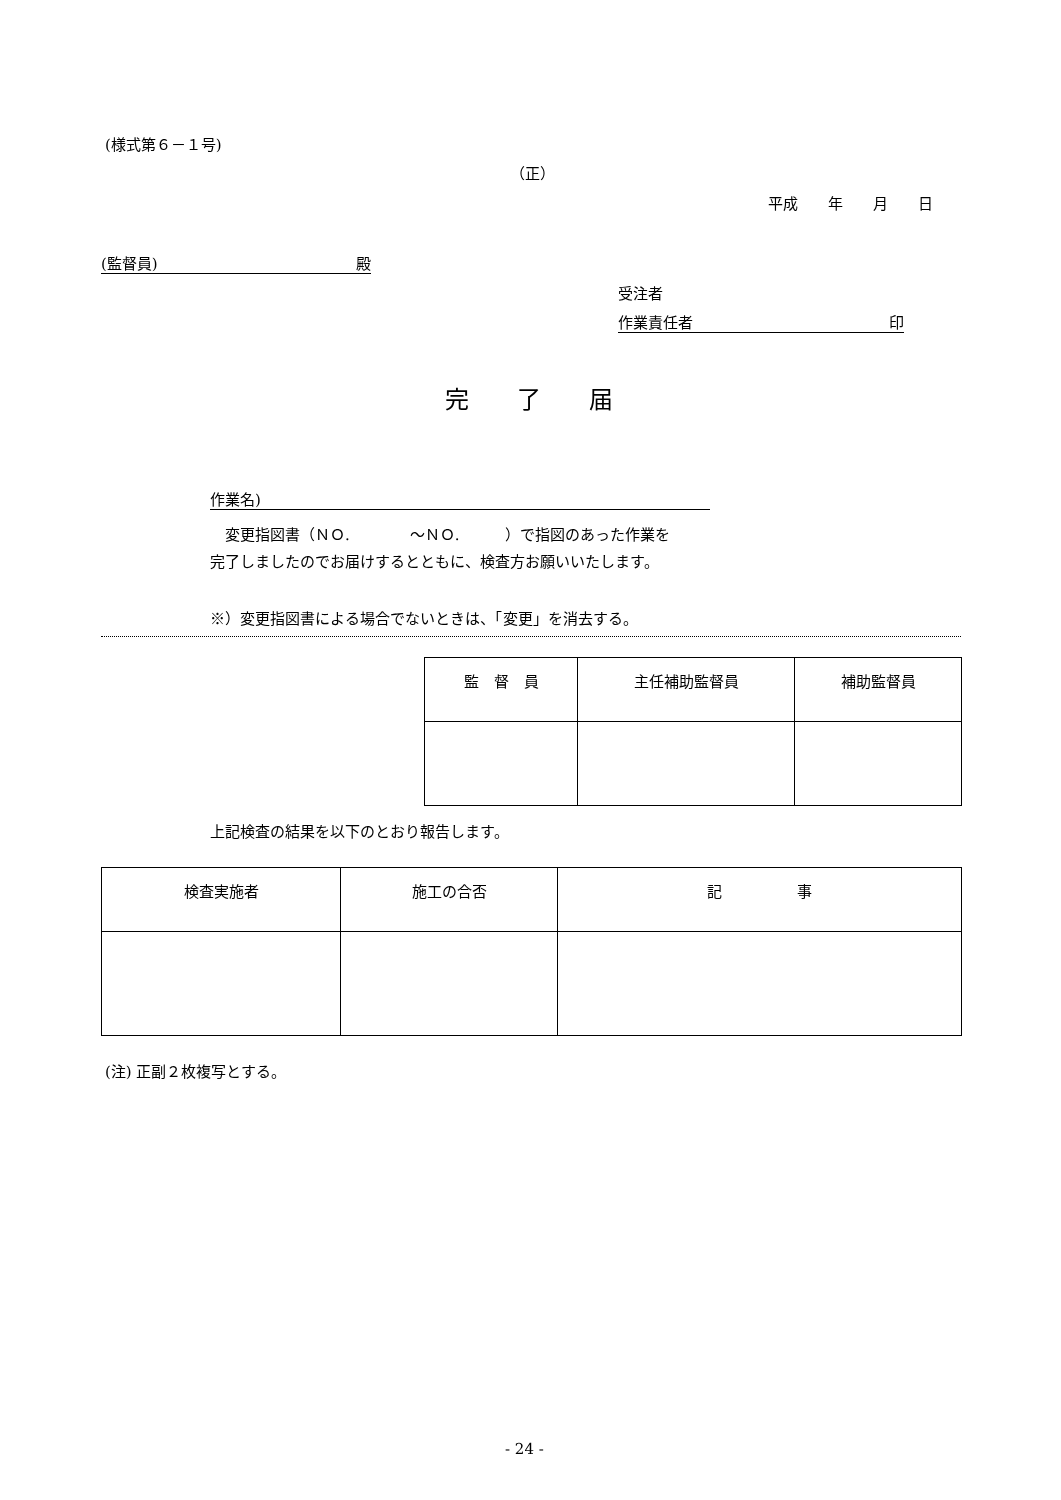(様式第６－１号)
（正）
平成　　年　　月　　日
(監督員) 殿
受注者
作業責任者 印
完　　了　　届
作業名)
　変更指図書（ＮＯ.　　　　～ＮＯ.　　　）で指図のあった作業を
完了しましたのでお届けするとともに、検査方お願いいたします。
※）変更指図書による場合でないときは、「変更」を消去する。
| 監 督 員 | 主任補助監督員 | 補助監督員 |
上記検査の結果を以下のとおり報告します。
| 検査実施者 | 施工の合否 | 記 事 |
(注) 正副２枚複写とする。
- 24 -